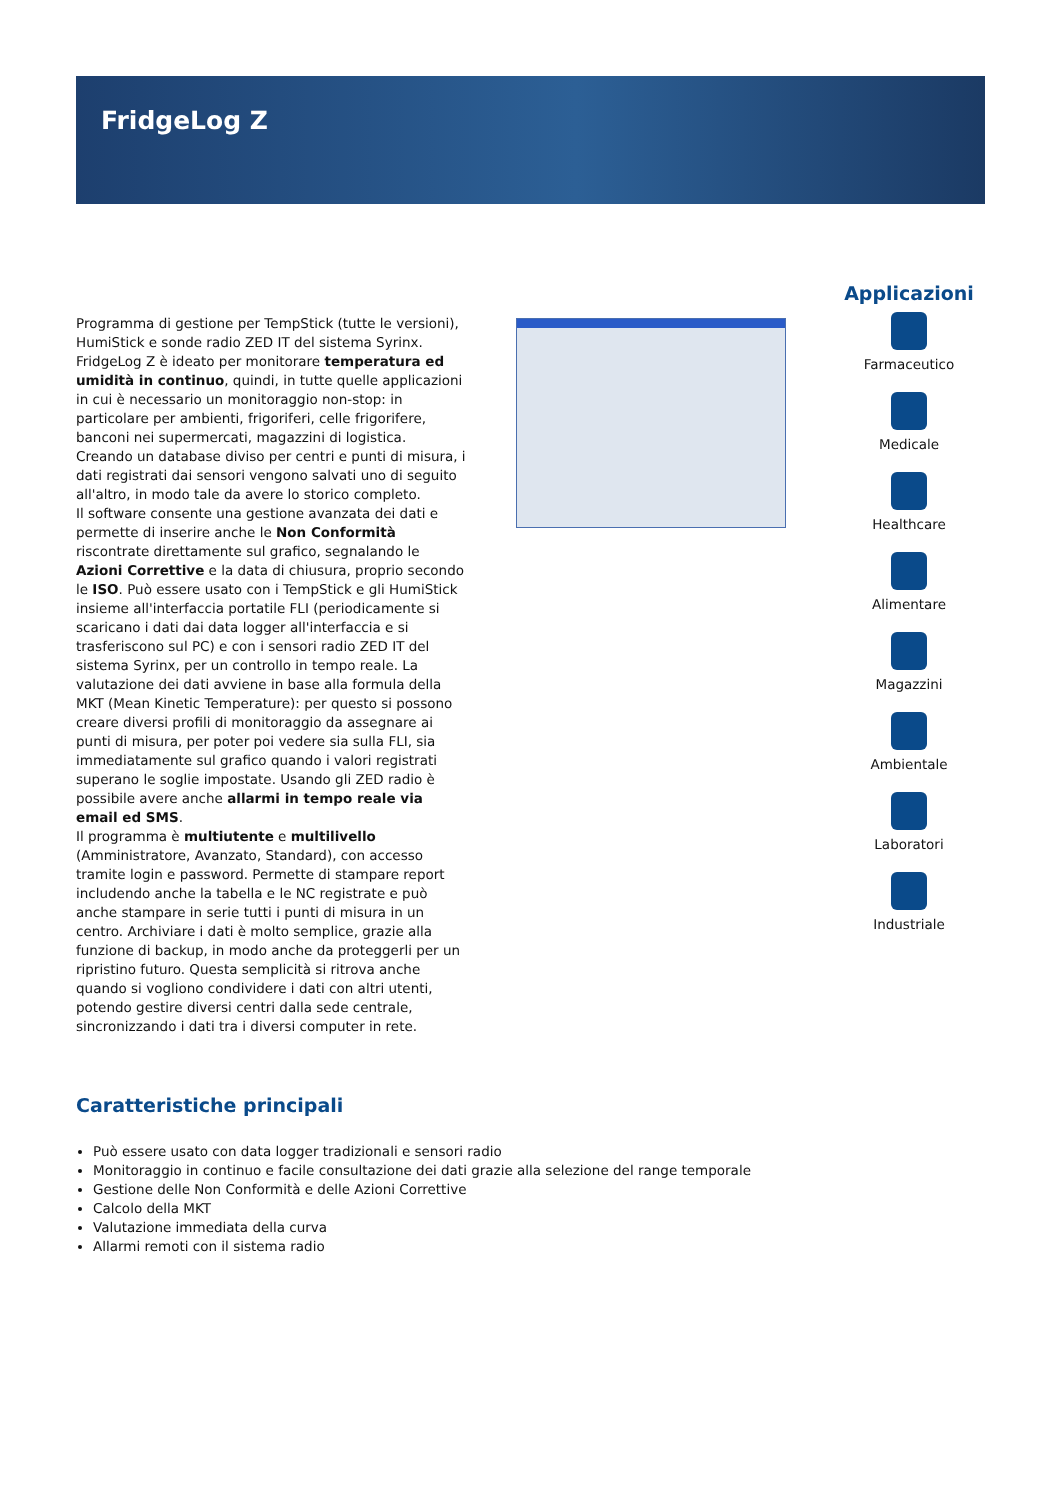FridgeLog Z
Programma di gestione per TempStick (tutte le versioni), HumiStick e sonde radio ZED IT del sistema Syrinx. FridgeLog Z è ideato per monitorare temperatura ed umidità in continuo, quindi, in tutte quelle applicazioni in cui è necessario un monitoraggio non-stop: in particolare per ambienti, frigoriferi, celle frigorifere, banconi nei supermercati, magazzini di logistica. Creando un database diviso per centri e punti di misura, i dati registrati dai sensori vengono salvati uno di seguito all'altro, in modo tale da avere lo storico completo.
Il software consente una gestione avanzata dei dati e permette di inserire anche le Non Conformità riscontrate direttamente sul grafico, segnalando le Azioni Correttive e la data di chiusura, proprio secondo le ISO. Può essere usato con i TempStick e gli HumiStick insieme all'interfaccia portatile FLI (periodicamente si scaricano i dati dai data logger all'interfaccia e si trasferiscono sul PC) e con i sensori radio ZED IT del sistema Syrinx, per un controllo in tempo reale. La valutazione dei dati avviene in base alla formula della MKT (Mean Kinetic Temperature): per questo si possono creare diversi profili di monitoraggio da assegnare ai punti di misura, per poter poi vedere sia sulla FLI, sia immediatamente sul grafico quando i valori registrati superano le soglie impostate. Usando gli ZED radio è possibile avere anche allarmi in tempo reale via email ed SMS.
Il programma è multiutente e multilivello (Amministratore, Avanzato, Standard), con accesso tramite login e password. Permette di stampare report includendo anche la tabella e le NC registrate e può anche stampare in serie tutti i punti di misura in un centro. Archiviare i dati è molto semplice, grazie alla funzione di backup, in modo anche da proteggerli per un ripristino futuro. Questa semplicità si ritrova anche quando si vogliono condividere i dati con altri utenti, potendo gestire diversi centri dalla sede centrale, sincronizzando i dati tra i diversi computer in rete.
Applicazioni
Farmaceutico
Medicale
Healthcare
Alimentare
Magazzini
Ambientale
Laboratori
Industriale
Caratteristiche principali
Può essere usato con data logger tradizionali e sensori radio
Monitoraggio in continuo e facile consultazione dei dati grazie alla selezione del range temporale
Gestione delle Non Conformità e delle Azioni Correttive
Calcolo della MKT
Valutazione immediata della curva
Allarmi remoti con il sistema radio